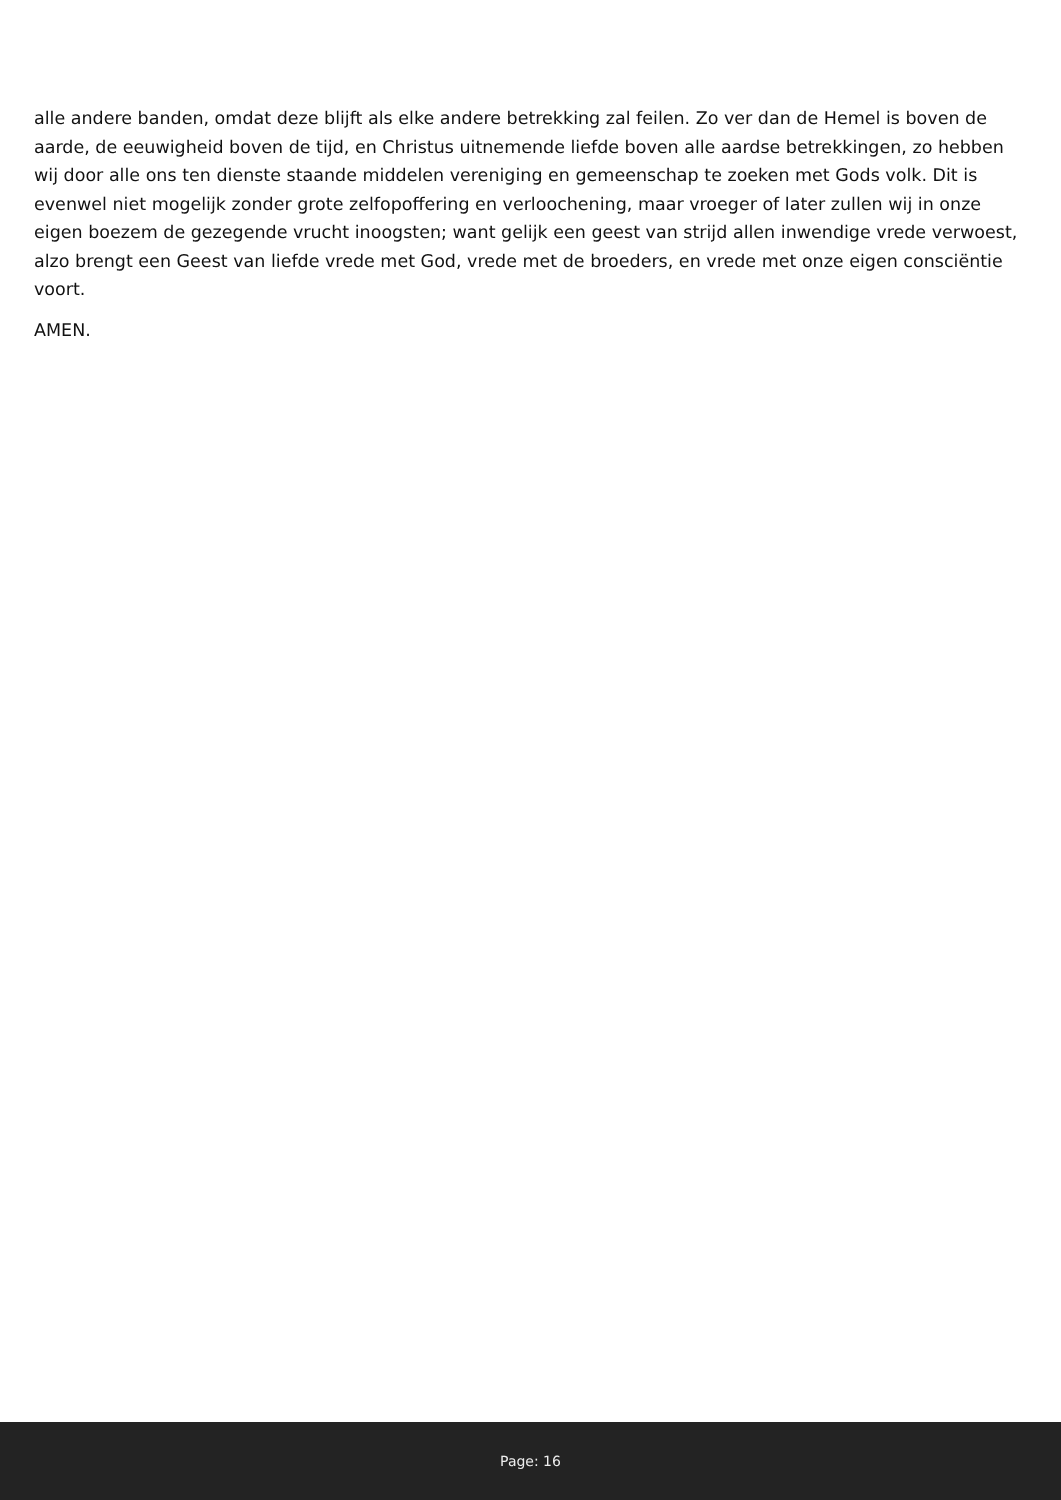alle andere banden, omdat deze blijft als elke andere betrekking zal feilen. Zo ver dan de Hemel is boven de aarde, de eeuwigheid boven de tijd, en Christus uitnemende liefde boven alle aardse betrekkingen, zo hebben wij door alle ons ten dienste staande middelen vereniging en gemeenschap te zoeken met Gods volk. Dit is evenwel niet mogelijk zonder grote zelfopoffering en verloochening, maar vroeger of later zullen wij in onze eigen boezem de gezegende vrucht inoogsten; want gelijk een geest van strijd allen inwendige vrede verwoest, alzo brengt een Geest van liefde vrede met God, vrede met de broeders, en vrede met onze eigen consciëntie voort.
AMEN.
Page: 16